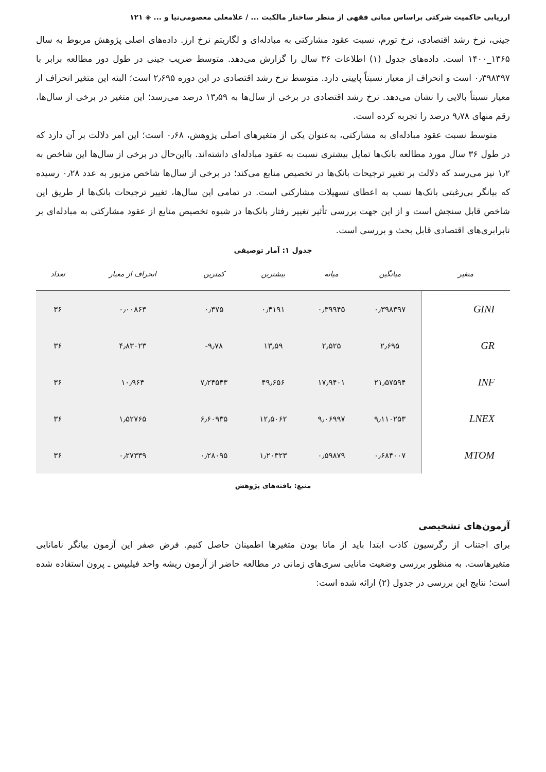ارزیابی حاکمیت شرکتی براساس مبانی فقهی از منظر ساختار مالکیت ... / غلامعلی معصومی‌نیا و ... ◈ ۱۲۱
جینی، نرخ رشد اقتصادی، نرخ تورم، نسبت عقود مشارکتی به مبادله‌ای و لگاریتم نرخ ارز. داده‌های اصلی پژوهش مربوط به سال ۱۳۶۵_۱۴۰۰ است. داده‌های جدول (۱) اطلاعات ۳۶ سال را گزارش می‌دهد. متوسط ضریب جینی در طول دور مطالعه برابر با ۰٫۳۹۸۳۹۷ است و انحراف از معیار نسبتاً پایینی دارد. متوسط نرخ رشد اقتصادی در این دوره ۲٫۶۹۵ است؛ البته این متغیر انحراف از معیار نسبتاً بالایی را نشان می‌دهد. نرخ رشد اقتصادی در برخی از سال‌ها به ۱۳٫۵۹ درصد می‌رسد؛ این متغیر در برخی از سال‌ها، رقم منهای ۹٫۷۸ درصد را تجربه کرده است.
متوسط نسبت عقود مبادله‌ای به مشارکتی، به‌عنوان یکی از متغیرهای اصلی پژوهش، ۰٫۶۸ است؛ این امر دلالت بر آن دارد که در طول ۳۶ سال مورد مطالعه بانک‌ها تمایل بیشتری نسبت به عقود مبادله‌ای داشته‌اند. بااین‌حال در برخی از سال‌ها این شاخص به ۱٫۲ نیز می‌رسد که دلالت بر تغییر ترجیحات بانک‌ها در تخصیص منابع می‌کند؛ در برخی از سال‌ها شاخص مزبور به عدد ۰٫۲۸ رسیده که بیانگر بی‌رغبتی بانک‌ها نسب به اعطای تسهیلات مشارکتی است. در تمامی این سال‌ها، تغییر ترجیحات بانک‌ها از طریق این شاخص قابل سنجش است و از این جهت بررسی تأثیر تغییر رفتار بانک‌ها در شیوه تخصیص منابع از عقود مشارکتی به مبادله‌ای بر نابرابری‌های اقتصادی قابل بحث و بررسی است.
جدول ۱: آمار توصیفی
| متغیر | میانگین | میانه | بیشترین | کمترین | انحراف از معیار | تعداد |
| --- | --- | --- | --- | --- | --- | --- |
| GINI | ۰٫۳۹۸۳۹۷ | ۰٫۳۹۹۴۵ | ۰٫۴۱۹۱ | ۰٫۳۷۵ | ۰٫۰۰۸۶۳ | ۳۶ |
| GR | ۲٫۶۹۵ | ۲٫۵۲۵ | ۱۳٫۵۹ | ۹٫۷۸- | ۴٫۸۳۰۲۳ | ۳۶ |
| INF | ۲۱٫۵۷۵۹۴ | ۱۷٫۹۴۰۱ | ۴۹٫۶۵۶ | ۷٫۲۴۵۴۳ | ۱۰٫۹۶۴ | ۳۶ |
| LNEX | ۹٫۱۱۰۲۵۳ | ۹٫۰۶۹۹۷ | ۱۲٫۵۰۶۲ | ۶٫۶۰۹۳۵ | ۱٫۵۲۷۶۵ | ۳۶ |
| MTOM | ۰٫۶۸۴۰۰۷ | ۰٫۵۹۸۷۹ | ۱٫۲۰۳۲۳ | ۰٫۲۸۰۹۵ | ۰٫۲۷۳۳۹ | ۳۶ |
منبع: یافته‌های پژوهش
آزمون‌های تشخیصی
برای اجتناب از رگرسیون کاذب ابتدا باید از مانا بودن متغیرها اطمینان حاصل کنیم. فرض صفر این آزمون بیانگر نامانایی متغیرهاست. به منظور بررسی وضعیت مانایی سری‌های زمانی در مطالعه حاضر از آزمون ریشه واحد فیلیپس ـ پرون استفاده شده است؛ نتایج این بررسی در جدول (۲) ارائه شده است: